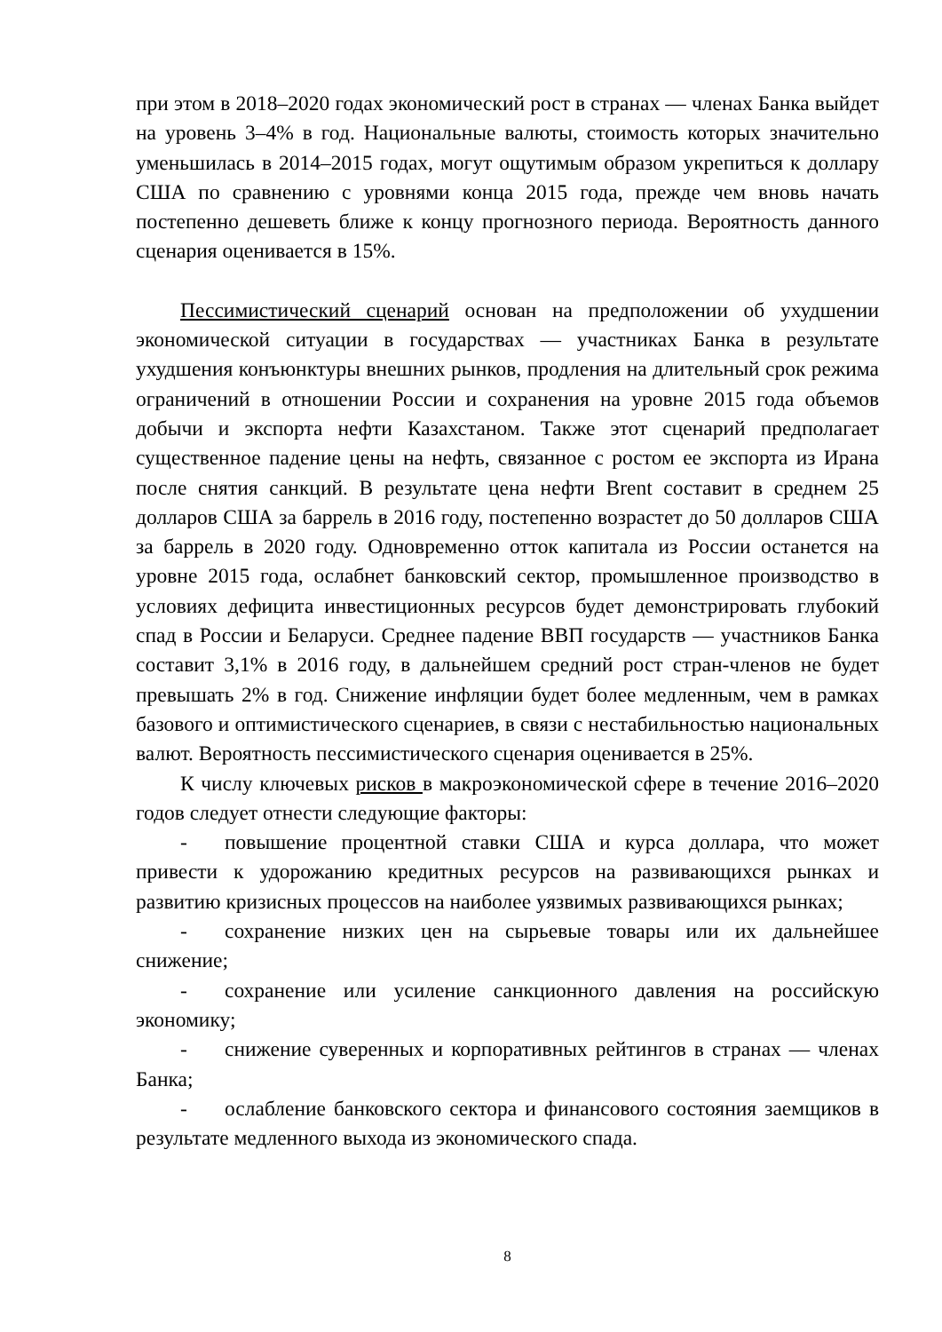при этом в 2018–2020 годах экономический рост в странах — членах Банка выйдет на уровень 3–4% в год. Национальные валюты, стоимость которых значительно уменьшилась в 2014–2015 годах, могут ощутимым образом укрепиться к доллару США по сравнению с уровнями конца 2015 года, прежде чем вновь начать постепенно дешеветь ближе к концу прогнозного периода. Вероятность данного сценария оценивается в 15%.
Пессимистический сценарий основан на предположении об ухудшении экономической ситуации в государствах — участниках Банка в результате ухудшения конъюнктуры внешних рынков, продления на длительный срок режима ограничений в отношении России и сохранения на уровне 2015 года объемов добычи и экспорта нефти Казахстаном. Также этот сценарий предполагает существенное падение цены на нефть, связанное с ростом ее экспорта из Ирана после снятия санкций. В результате цена нефти Brent составит в среднем 25 долларов США за баррель в 2016 году, постепенно возрастет до 50 долларов США за баррель в 2020 году. Одновременно отток капитала из России останется на уровне 2015 года, ослабнет банковский сектор, промышленное производство в условиях дефицита инвестиционных ресурсов будет демонстрировать глубокий спад в России и Беларуси. Среднее падение ВВП государств — участников Банка составит 3,1% в 2016 году, в дальнейшем средний рост стран-членов не будет превышать 2% в год. Снижение инфляции будет более медленным, чем в рамках базового и оптимистического сценариев, в связи с нестабильностью национальных валют. Вероятность пессимистического сценария оценивается в 25%.
К числу ключевых рисков в макроэкономической сфере в течение 2016–2020 годов следует отнести следующие факторы:
- повышение процентной ставки США и курса доллара, что может привести к удорожанию кредитных ресурсов на развивающихся рынках и развитию кризисных процессов на наиболее уязвимых развивающихся рынках;
- сохранение низких цен на сырьевые товары или их дальнейшее снижение;
- сохранение или усиление санкционного давления на российскую экономику;
- снижение суверенных и корпоративных рейтингов в странах — членах Банка;
- ослабление банковского сектора и финансового состояния заемщиков в результате медленного выхода из экономического спада.
8